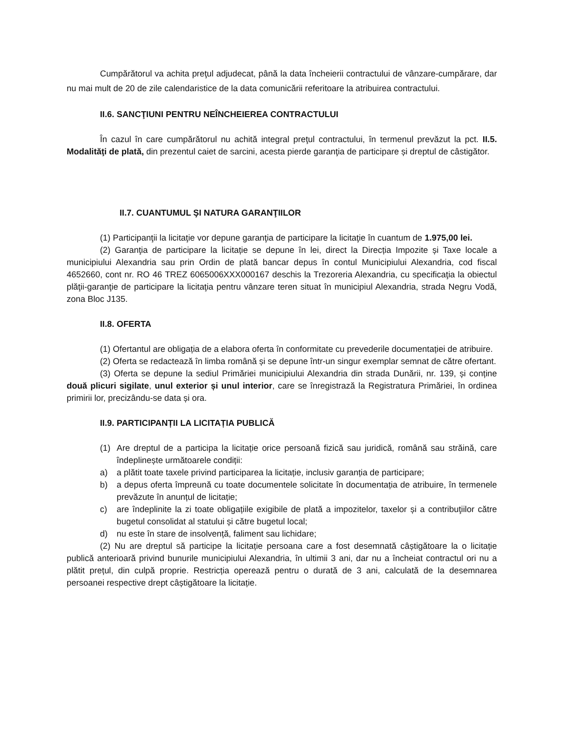Cumpărătorul va achita preţul adjudecat, până la data încheierii contractului de vânzare-cumpărare, dar nu mai mult de 20 de zile calendaristice de la data comunicării referitoare la atribuirea contractului.
II.6. SANCŢIUNI PENTRU NEÎNCHEIEREA CONTRACTULUI
În cazul în care cumpărătorul nu achită integral preţul contractului, în termenul prevăzut la pct. II.5. Modalităţi de plată, din prezentul caiet de sarcini, acesta pierde garanţia de participare și dreptul de câstigător.
II.7. CUANTUMUL ŞI NATURA GARANŢIILOR
(1) Participanţii la licitaţie vor depune garanţia de participare la licitaţie în cuantum de 1.975,00 lei.
(2) Garanţia de participare la licitație se depune în lei, direct la Direcția Impozite și Taxe locale a municipiului Alexandria sau prin Ordin de plată bancar depus în contul Municipiului Alexandria, cod fiscal 4652660, cont nr. RO 46 TREZ 6065006XXX000167 deschis la Trezoreria Alexandria, cu specificaţia la obiectul plăţii-garanţie de participare la licitaţia pentru vânzare teren situat în municipiul Alexandria, strada Negru Vodă, zona Bloc J135.
II.8. OFERTA
(1) Ofertantul are obligația de a elabora oferta în conformitate cu prevederile documentației de atribuire.
(2) Oferta se redactează în limba română și se depune într-un singur exemplar semnat de către ofertant.
(3) Oferta se depune la sediul Primăriei municipiului Alexandria din strada Dunării, nr. 139, și conține două plicuri sigilate, unul exterior și unul interior, care se înregistrază la Registratura Primăriei, în ordinea primirii lor, precizându-se data și ora.
II.9. PARTICIPANȚII LA LICITAȚIA PUBLICĂ
(1) Are dreptul de a participa la licitație orice persoană fizică sau juridică, română sau străină, care îndeplinește următoarele condiții:
a) a plătit toate taxele privind participarea la licitație, inclusiv garanția de participare;
b) a depus oferta împreună cu toate documentele solicitate în documentația de atribuire, în termenele prevăzute în anunțul de licitație;
c) are îndeplinite la zi toate obligațiile exigibile de plată a impozitelor, taxelor și a contribuţiilor către bugetul consolidat al statului și către bugetul local;
d) nu este în stare de insolvență, faliment sau lichidare;
(2) Nu are dreptul să participe la licitație persoana care a fost desemnată câștigătoare la o licitație publică anterioară privind bunurile municipiului Alexandria, în ultimii 3 ani, dar nu a încheiat contractul ori nu a plătit prețul, din culpă proprie. Restricția operează pentru o durată de 3 ani, calculată de la desemnarea persoanei respective drept câștigătoare la licitație.